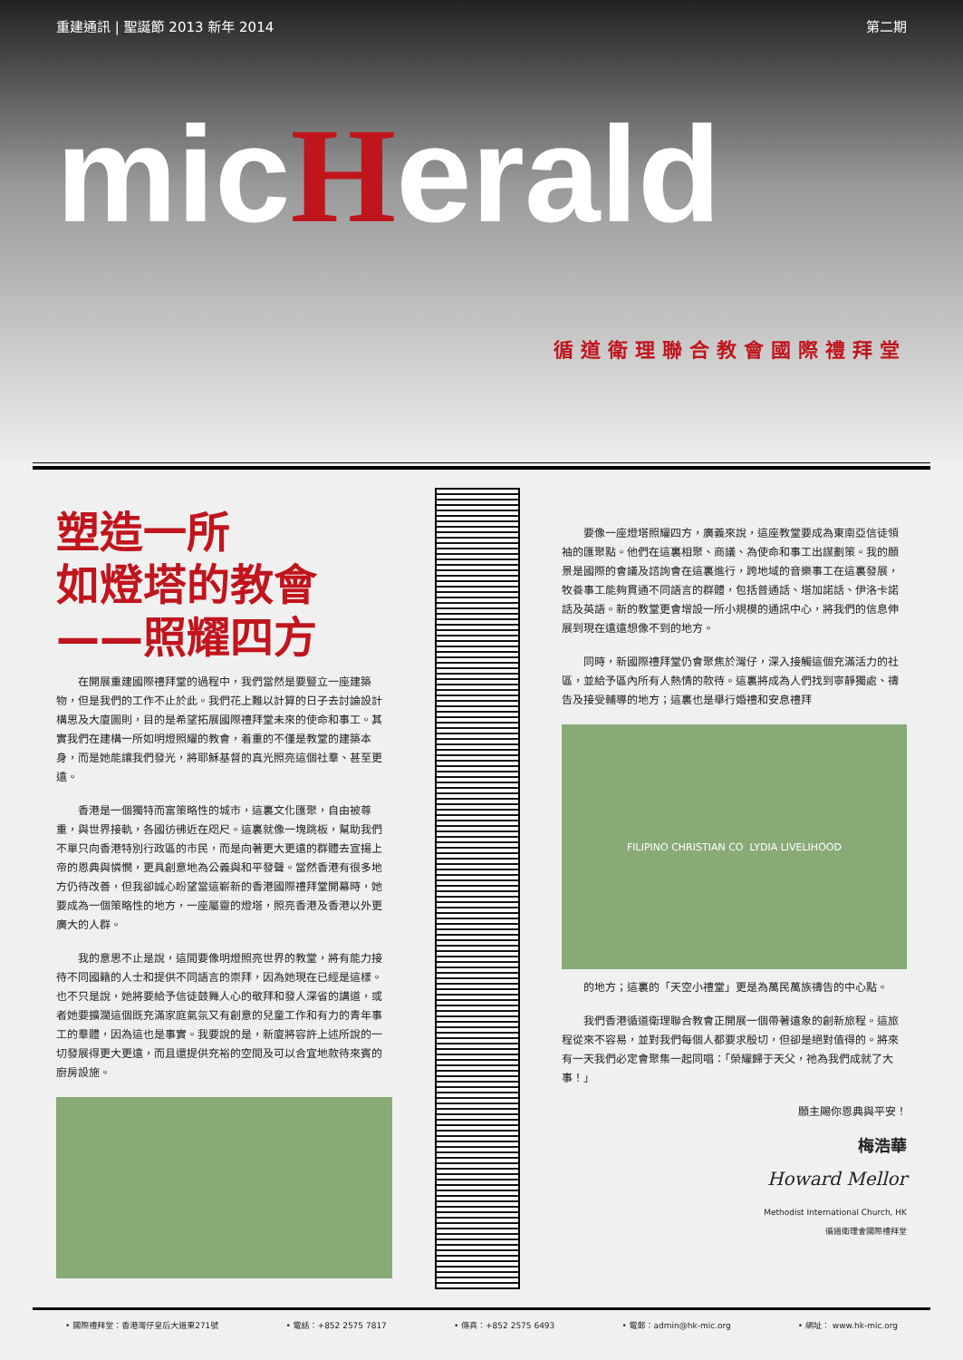重建通訊 | 聖誕節 2013 新年 2014 第二期
micHerald
循道衛理聯合教會國際禮拜堂
塑造一所
如燈塔的教會
——照耀四方
在開展重建國際禮拜堂的過程中，我們當然是要豎立一座建築物，但是我們的工作不止於此。我們花上難以計算的日子去討論設計構思及大廈圖則，目的是希望拓展國際禮拜堂未來的使命和事工。其實我們在建構一所如明燈照耀的教會，着重的不僅是教堂的建築本身，而是她能讓我們發光，將耶穌基督的真光照亮這個社羣、甚至更遠。
香港是一個獨特而富策略性的城市，這裏文化匯聚，自由被尊重，與世界接軌，各國彷彿近在咫尺。這裏就像一塊跳板，幫助我們不單只向香港特別行政區的市民，而是向著更大更遠的群體去宣揚上帝的恩典與憐憫，更具創意地為公義與和平發聲。當然香港有很多地方仍待改善，但我卻誠心盼望當這嶄新的香港國際禮拜堂開幕時，她要成為一個策略性的地方，一座屬靈的燈塔，照亮香港及香港以外更廣大的人群。
我的意思不止是說，這間要像明燈照亮世界的教堂，將有能力接待不同國籍的人士和提供不同語言的崇拜，因為她現在已經是這樣。也不只是說，她將要給予信徒鼓舞人心的敬拜和發人深省的講道，或者她要擴濶這個既充滿家庭氣氛又有創意的兒童工作和有力的青年事工的羣體，因為這也是事實。我要說的是，新廈將容許上述所說的一切發展得更大更遠，而且還提供充裕的空間及可以合宜地款待來賓的廚房設施。
要像一座燈塔照耀四方，廣義來說，這座教堂要成為東南亞信徒領袖的匯聚點。他們在這裏相聚、商議、為使命和事工出謀劃策。我的願景是國際的會議及諮詢會在這裏進行，跨地域的音樂事工在這裏發展，牧養事工能夠貫通不同語言的群體，包括普通話、塔加諾話、伊洛卡諾話及英語。新的教堂更會增設一所小規模的通訊中心，將我們的信息伸展到現在遠遠想像不到的地方。
同時，新國際禮拜堂仍會聚焦於灣仔，深入接觸這個充滿活力的社區，並給予區內所有人熱情的款待。這裏將成為人們找到寧靜獨處、禱告及接受輔導的地方；這裏也是舉行婚禮和安息禮拜
FILIPINO CHRISTIAN CO LYDIA LIVELIHOOD
的地方；這裏的「天空小禮堂」更是為萬民萬族禱告的中心點。
我們香港循道衛理聯合教會正開展一個帶著遠象的創新旅程。這旅程從來不容易，並對我們每個人都要求殷切，但卻是絕對值得的。將來有一天我們必定會聚集一起同唱：「榮耀歸于天父，祂為我們成就了大事！」
願主賜你恩典與平安！
梅浩華
Howard Mellor
Methodist International Church, HK
循道衛理會國際禮拜堂
• 國際禮拜堂：香港灣仔皇后大道東271號 • 電話：+852 2575 7817 • 傳真：+852 2575 6493 • 電郵：admin@hk-mic.org • 網址： www.hk-mic.org